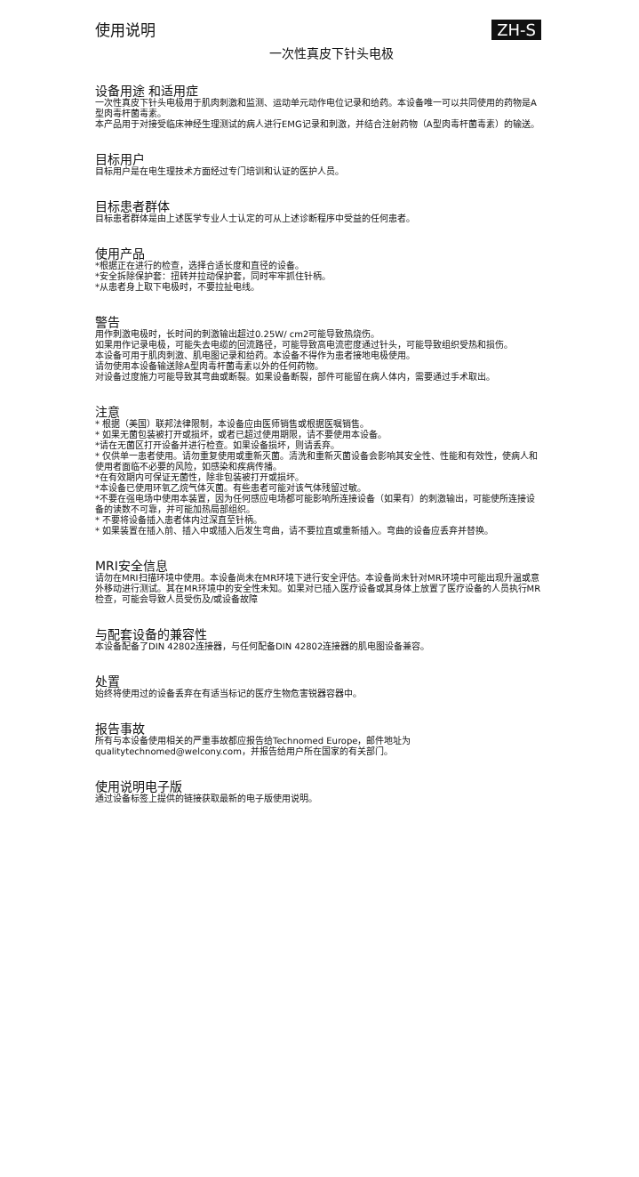使用说明
ZH-S
一次性真皮下针头电极
设备用途 和适用症
一次性真皮下针头电极用于肌肉刺激和监测、运动单元动作电位记录和给药。本设备唯一可以共同使用的药物是A型肉毒杆菌毒素。
本产品用于对接受临床神经生理测试的病人进行EMG记录和刺激，并结合注射药物（A型肉毒杆菌毒素）的输送。
目标用户
目标用户是在电生理技术方面经过专门培训和认证的医护人员。
目标患者群体
目标患者群体是由上述医学专业人士认定的可从上述诊断程序中受益的任何患者。
使用产品
*根据正在进行的检查，选择合适长度和直径的设备。
*安全拆除保护套：扭转并拉动保护套，同时牢牢抓住针柄。
*从患者身上取下电极时，不要拉扯电线。
警告
用作刺激电极时，长时间的刺激输出超过0.25W/ cm2可能导致热烧伤。
如果用作记录电极，可能失去电缆的回流路径，可能导致高电流密度通过针头，可能导致组织受热和损伤。
本设备可用于肌肉刺激、肌电图记录和给药。本设备不得作为患者接地电极使用。
请勿使用本设备输送除A型肉毒杆菌毒素以外的任何药物。
对设备过度施力可能导致其弯曲或断裂。如果设备断裂，部件可能留在病人体内，需要通过手术取出。
注意
* 根据（美国）联邦法律限制，本设备应由医师销售或根据医嘱销售。
* 如果无菌包装被打开或损坏，或者已超过使用期限，请不要使用本设备。
*请在无菌区打开设备并进行检查。如果设备损坏，则请丢弃。
* 仅供单一患者使用。请勿重复使用或重新灭菌。清洗和重新灭菌设备会影响其安全性、性能和有效性，使病人和使用者面临不必要的风险，如感染和疾病传播。
*在有效期内可保证无菌性，除非包装被打开或损坏。
*本设备已使用环氧乙烷气体灭菌。有些患者可能对该气体残留过敏。
*不要在强电场中使用本装置，因为任何感应电场都可能影响所连接设备（如果有）的刺激输出，可能使所连接设备的读数不可靠，并可能加热局部组织。
* 不要将设备插入患者体内过深直至针柄。
* 如果装置在插入前、插入中或插入后发生弯曲，请不要拉直或重新插入。弯曲的设备应丢弃并替换。
MRI安全信息
请勿在MRI扫描环境中使用。本设备尚未在MR环境下进行安全评估。本设备尚未针对MR环境中可能出现升温或意外移动进行测试。其在MR环境中的安全性未知。如果对已插入医疗设备或其身体上放置了医疗设备的人员执行MR检查，可能会导致人员受伤及/或设备故障
与配套设备的兼容性
本设备配备了DIN 42802连接器，与任何配备DIN 42802连接器的肌电图设备兼容。
处置
始终将使用过的设备丢弃在有适当标记的医疗生物危害锐器容器中。
报告事故
所有与本设备使用相关的严重事故都应报告给Technomed Europe，邮件地址为 qualitytechnomed@welcony.com，并报告给用户所在国家的有关部门。
使用说明电子版
通过设备标签上提供的链接获取最新的电子版使用说明。